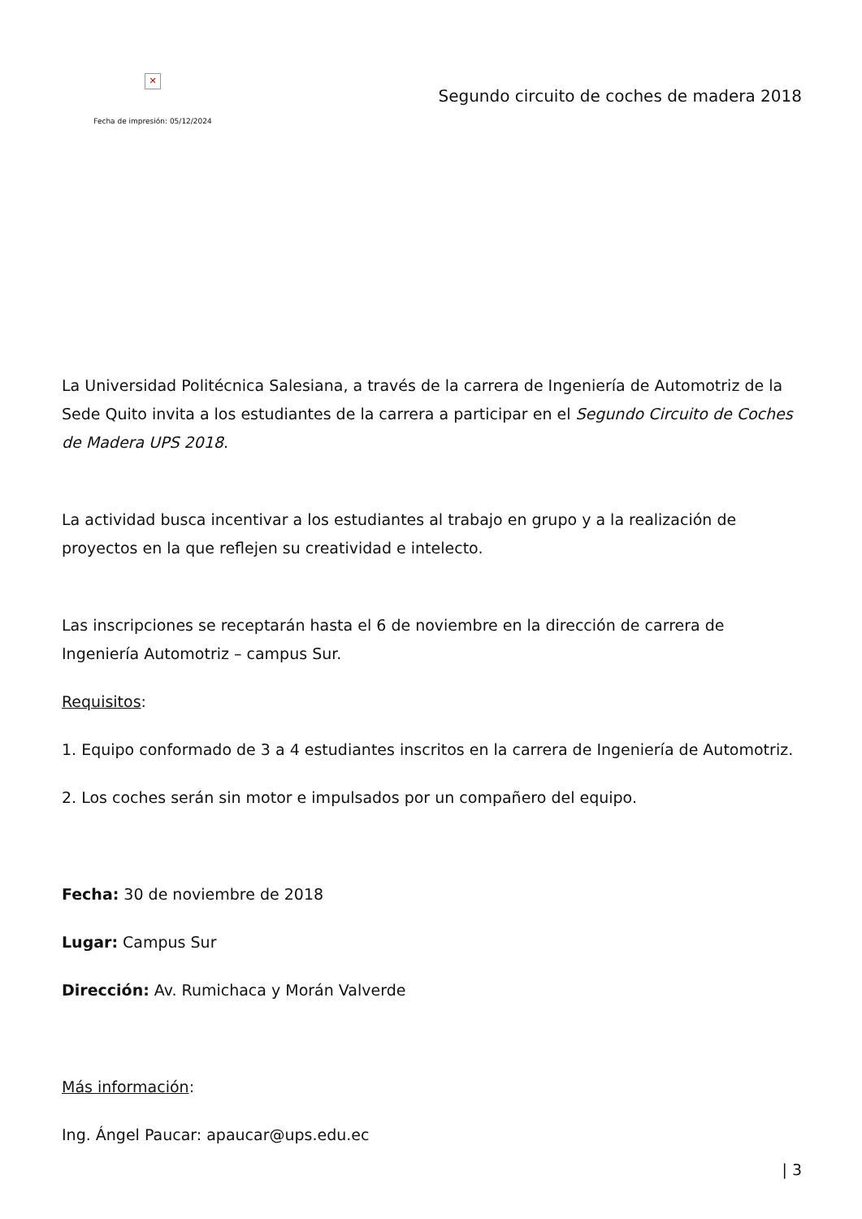✕
Fecha de impresión: 05/12/2024
Segundo circuito de coches de madera 2018
La Universidad Politécnica Salesiana, a través de la carrera de Ingeniería de Automotriz de la Sede Quito invita a los estudiantes de la carrera a participar en el Segundo Circuito de Coches de Madera UPS 2018.
La actividad busca incentivar a los estudiantes al trabajo en grupo y a la realización de proyectos en la que reflejen su creatividad e intelecto.
Las inscripciones se receptarán hasta el 6 de noviembre en la dirección de carrera de Ingeniería Automotriz – campus Sur.
Requisitos:
1. Equipo conformado de 3 a 4 estudiantes inscritos en la carrera de Ingeniería de Automotriz.
2. Los coches serán sin motor e impulsados por un compañero del equipo.
Fecha: 30 de noviembre de 2018
Lugar: Campus Sur
Dirección: Av. Rumichaca y Morán Valverde
Más información:
Ing. Ángel Paucar: apaucar@ups.edu.ec
| 3